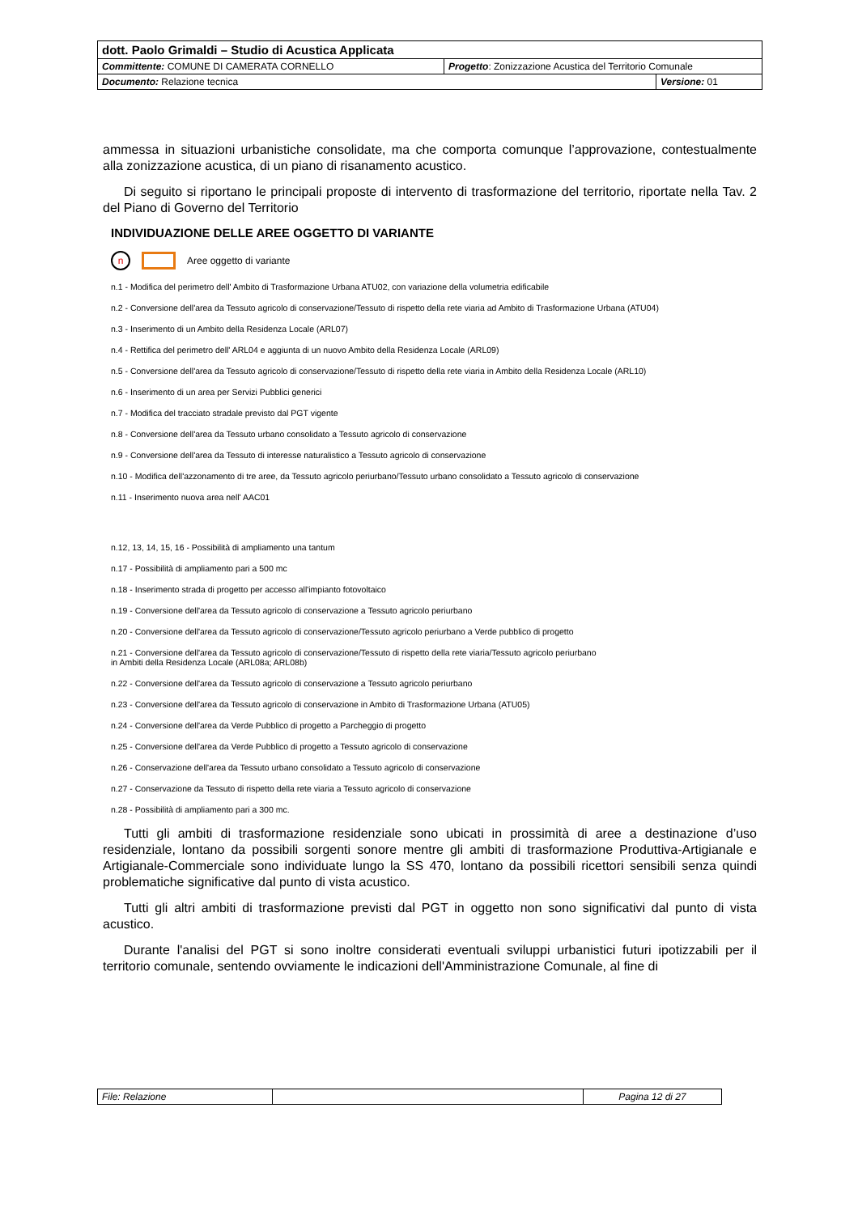| dott. Paolo Grimaldi – Studio di Acustica Applicata | | |
| Committente: COMUNE DI CAMERATA CORNELLO | Progetto : Zonizzazione Acustica del Territorio Comunale | |
| Documento: Relazione tecnica | | Versione: 01 |
ammessa in situazioni urbanistiche consolidate, ma che comporta comunque l’approvazione, contestualmente alla zonizzazione acustica, di un piano di risanamento acustico.
Di seguito si riportano le principali proposte di intervento di trasformazione del territorio, riportate nella Tav. 2 del Piano di Governo del Territorio
INDIVIDUAZIONE DELLE AREE OGGETTO DI VARIANTE
n Aree oggetto di variante
n.1 - Modifica del perimetro dell' Ambito di Trasformazione Urbana ATU02, con variazione della volumetria edificabile
n.2 - Conversione dell'area da Tessuto agricolo di conservazione/Tessuto di rispetto della rete viaria ad Ambito di Trasformazione Urbana (ATU04)
n.3 - Inserimento di un Ambito della Residenza Locale (ARL07)
n.4 - Rettifica del perimetro dell' ARL04 e aggiunta di un nuovo Ambito della Residenza Locale (ARL09)
n.5 - Conversione dell'area da Tessuto agricolo di conservazione/Tessuto di rispetto della rete viaria in Ambito della Residenza Locale (ARL10)
n.6 - Inserimento di un area per Servizi Pubblici generici
n.7 - Modifica del tracciato stradale previsto dal PGT vigente
n.8 - Conversione dell'area da Tessuto urbano consolidato a Tessuto agricolo di conservazione
n.9 - Conversione dell'area da Tessuto di interesse naturalistico a Tessuto agricolo di conservazione
n.10 - Modifica dell'azzonamento di tre aree, da Tessuto agricolo periurbano/Tessuto urbano consolidato a Tessuto agricolo di conservazione
n.11 - Inserimento nuova area nell' AAC01
n.12, 13, 14, 15, 16 - Possibilità di ampliamento una tantum
n.17 - Possibilità di ampliamento pari a 500 mc
n.18 - Inserimento strada di progetto per accesso all'impianto fotovoltaico
n.19 - Conversione dell'area da Tessuto agricolo di conservazione a Tessuto agricolo periurbano
n.20 - Conversione dell'area da Tessuto agricolo di conservazione/Tessuto agricolo periurbano a Verde pubblico di progetto
n.21 - Conversione dell'area da Tessuto agricolo di conservazione/Tessuto di rispetto della rete viaria/Tessuto agricolo periurbano
in Ambiti della Residenza Locale (ARL08a; ARL08b)
n.22 - Conversione dell'area da Tessuto agricolo di conservazione a Tessuto agricolo periurbano
n.23 - Conversione dell'area da Tessuto agricolo di conservazione in Ambito di Trasformazione Urbana (ATU05)
n.24 - Conversione dell'area da Verde Pubblico di progetto a Parcheggio di progetto
n.25 - Conversione dell'area da Verde Pubblico di progetto a Tessuto agricolo di conservazione
n.26 - Conservazione dell'area da Tessuto urbano consolidato a Tessuto agricolo di conservazione
n.27 - Conservazione da Tessuto di rispetto della rete viaria a Tessuto agricolo di conservazione
n.28 - Possibilità di ampliamento pari a 300 mc.
Tutti gli ambiti di trasformazione residenziale sono ubicati in prossimità di aree a destinazione d’uso residenziale, lontano da possibili sorgenti sonore mentre gli ambiti di trasformazione Produttiva-Artigianale e Artigianale-Commerciale sono individuate lungo la SS 470, lontano da possibili ricettori sensibili senza quindi problematiche significative dal punto di vista acustico.
Tutti gli altri ambiti di trasformazione previsti dal PGT in oggetto non sono significativi dal punto di vista acustico.
Durante l'analisi del PGT si sono inoltre considerati eventuali sviluppi urbanistici futuri ipotizzabili per il territorio comunale, sentendo ovviamente le indicazioni dell'Amministrazione Comunale, al fine di
| File: Relazione | | Pagina 12 di 27 |